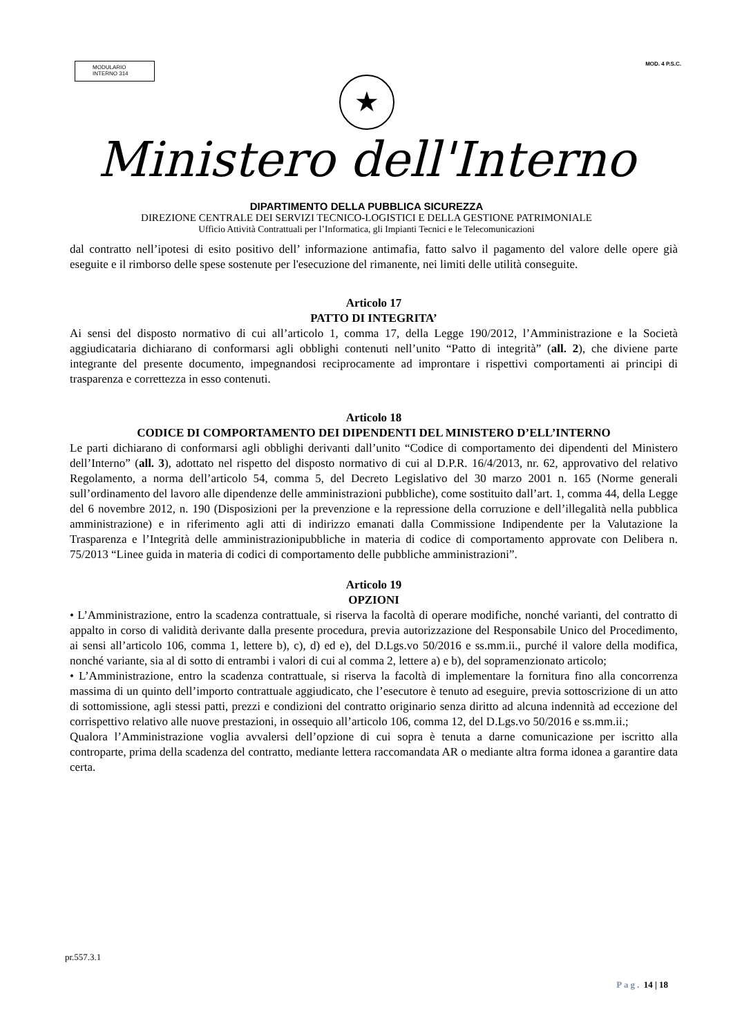MODULARIO
INTERNO 314
MOD. 4 P.S.C.
★
Ministero dell'Interno
DIPARTIMENTO DELLA PUBBLICA SICUREZZA
DIREZIONE CENTRALE DEI SERVIZI TECNICO-LOGISTICI E DELLA GESTIONE PATRIMONIALE
Ufficio Attività Contrattuali per l’Informatica, gli Impianti Tecnici e le Telecomunicazioni
dal contratto nell’ipotesi di esito positivo dell’ informazione antimafia, fatto salvo il pagamento del valore delle opere già eseguite e il rimborso delle spese sostenute per l'esecuzione del rimanente, nei limiti delle utilità conseguite.
Articolo 17
PATTO DI INTEGRITA’
Ai sensi del disposto normativo di cui all’articolo 1, comma 17, della Legge 190/2012, l’Amministrazione e la Società aggiudicataria dichiarano di conformarsi agli obblighi contenuti nell’unito “Patto di integrità” (all. 2), che diviene parte integrante del presente documento, impegnandosi reciprocamente ad improntare i rispettivi comportamenti ai principi di trasparenza e correttezza in esso contenuti.
Articolo 18
CODICE DI COMPORTAMENTO DEI DIPENDENTI DEL MINISTERO D’ELL’INTERNO
Le parti dichiarano di conformarsi agli obblighi derivanti dall’unito “Codice di comportamento dei dipendenti del Ministero dell’Interno” (all. 3), adottato nel rispetto del disposto normativo di cui al D.P.R. 16/4/2013, nr. 62, approvativo del relativo Regolamento, a norma dell’articolo 54, comma 5, del Decreto Legislativo del 30 marzo 2001 n. 165 (Norme generali sull’ordinamento del lavoro alle dipendenze delle amministrazioni pubbliche), come sostituito dall’art. 1, comma 44, della Legge del 6 novembre 2012, n. 190 (Disposizioni per la prevenzione e la repressione della corruzione e dell’illegalità nella pubblica amministrazione) e in riferimento agli atti di indirizzo emanati dalla Commissione Indipendente per la Valutazione la Trasparenza e l’Integrità delle amministrazionipubbliche in materia di codice di comportamento approvate con Delibera n. 75/2013 “Linee guida in materia di codici di comportamento delle pubbliche amministrazioni”.
Articolo 19
OPZIONI
• L’Amministrazione, entro la scadenza contrattuale, si riserva la facoltà di operare modifiche, nonché varianti, del contratto di appalto in corso di validità derivante dalla presente procedura, previa autorizzazione del Responsabile Unico del Procedimento, ai sensi all’articolo 106, comma 1, lettere b), c), d) ed e), del D.Lgs.vo 50/2016 e ss.mm.ii., purché il valore della modifica, nonché variante, sia al di sotto di entrambi i valori di cui al comma 2, lettere a) e b), del sopramenzionato articolo;
• L’Amministrazione, entro la scadenza contrattuale, si riserva la facoltà di implementare la fornitura fino alla concorrenza massima di un quinto dell’importo contrattuale aggiudicato, che l’esecutore è tenuto ad eseguire, previa sottoscrizione di un atto di sottomissione, agli stessi patti, prezzi e condizioni del contratto originario senza diritto ad alcuna indennità ad eccezione del corrispettivo relativo alle nuove prestazioni, in ossequio all’articolo 106, comma 12, del D.Lgs.vo 50/2016 e ss.mm.ii.;
Qualora l’Amministrazione voglia avvalersi dell’opzione di cui sopra è tenuta a darne comunicazione per iscritto alla controparte, prima della scadenza del contratto, mediante lettera raccomandata AR o mediante altra forma idonea a garantire data certa.
pr.557.3.1
Pag. 14 | 18